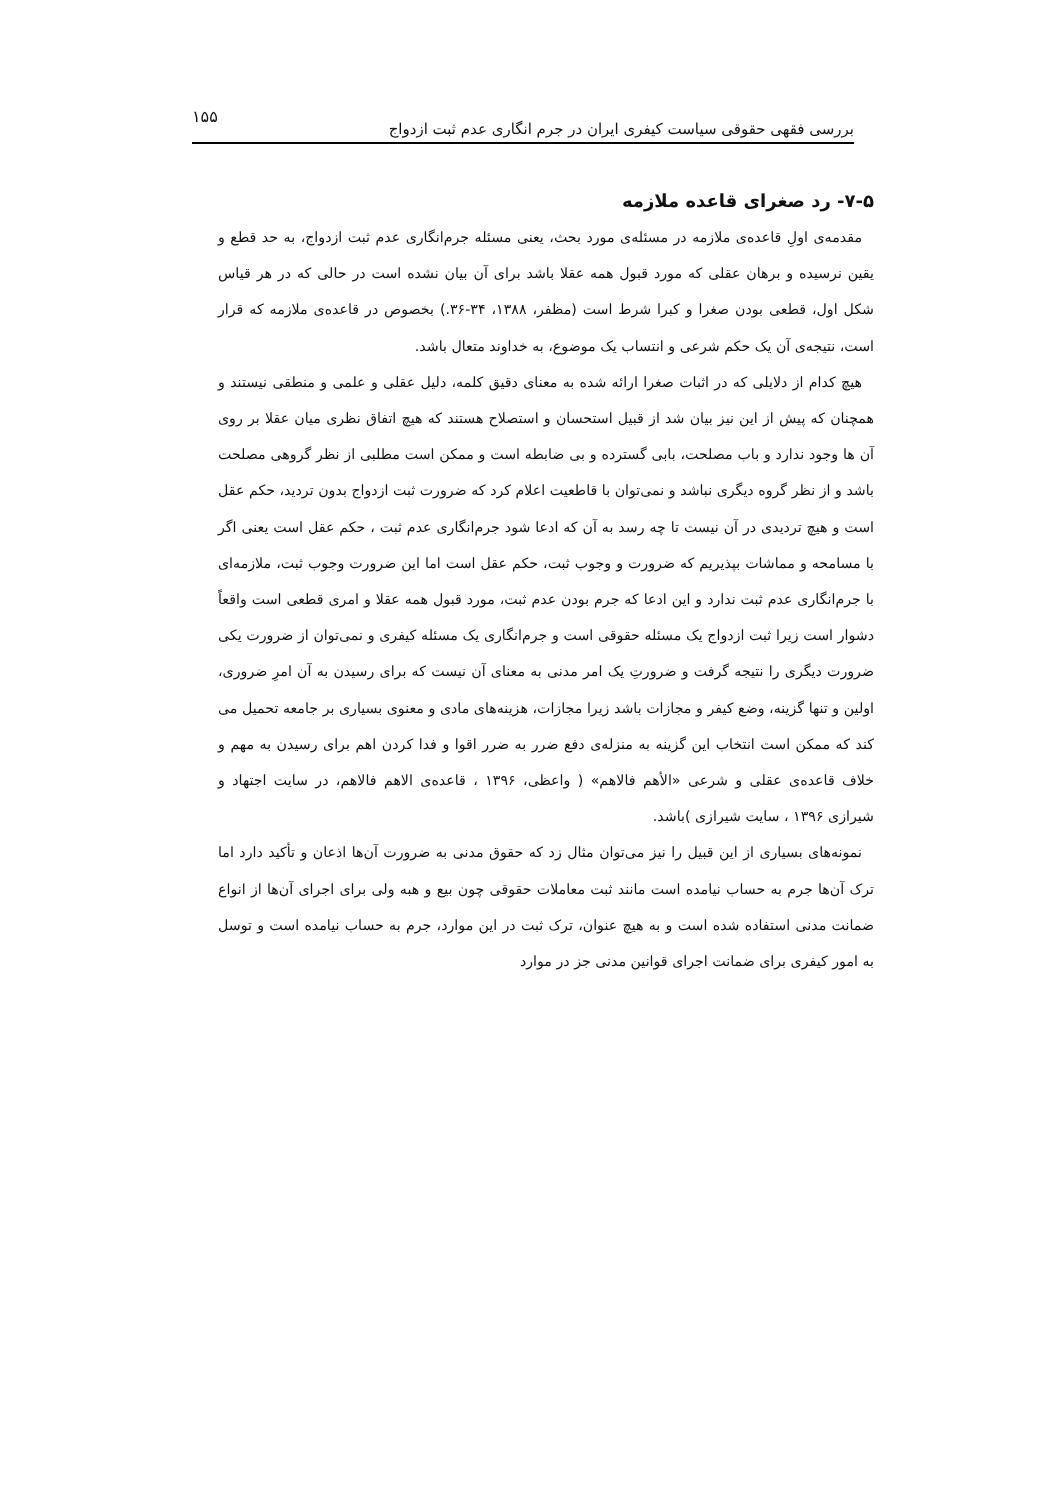بررسی فقهی حقوقی سیاست کیفری ایران در جرم انگاری عدم ثبت ازدواج ۱۵۵
۷-۵- رد صغرای قاعده ملازمه
مقدمه‌ی اولِ قاعده‌ی ملازمه در مسئله‌ی مورد بحث، یعنی مسئله جرم‌انگاری عدم ثبت ازدواج، به حد قطع و یقین نرسیده و برهان عقلی که مورد قبول همه عقلا باشد برای آن بیان نشده است در حالی که در هر قیاس شکل اول، قطعی بودن صغرا و کبرا شرط است (مظفر، ۱۳۸۸، ۳۴-۳۶.) بخصوص در قاعده‌ی ملازمه که قرار است، نتیجه‌ی آن یک حکم شرعی و انتساب یک موضوع، به خداوند متعال باشد.
هیچ کدام از دلایلی که در اثبات صغرا ارائه شده به معنای دقیق کلمه، دلیل عقلی و علمی و منطقی نیستند و همچنان که پیش از این نیز بیان شد از قبیل استحسان و استصلاح هستند که هیچ اتفاق نظری میان عقلا بر روی آن ها وجود ندارد و باب مصلحت، بابی گسترده و بی ضابطه است و ممکن است مطلبی از نظر گروهی مصلحت باشد و از نظر گروه دیگری نباشد و نمی‌توان با قاطعیت اعلام کرد که ضرورت ثبت ازدواج بدون تردید، حکم عقل است و هیچ تردیدی در آن نیست تا چه رسد به آن که ادعا شود جرم‌انگاری عدم ثبت ، حکم عقل است یعنی اگر با مسامحه و مماشات بپذیریم که ضرورت و وجوب ثبت، حکم عقل است اما این ضرورت وجوب ثبت، ملازمه‌ای با جرم‌انگاری عدم ثبت ندارد و این ادعا که جرم بودن عدم ثبت، مورد قبول همه عقلا و امری قطعی است واقعاً دشوار است زیرا ثبت ازدواج یک مسئله حقوقی است و جرم‌انگاری یک مسئله کیفری و نمی‌توان از ضرورت یکی ضرورت دیگری را نتیجه گرفت و ضرورتِ یک امر مدنی به معنای آن نیست که برای رسیدن به آن امرِ ضروری، اولین و تنها گزینه، وضع کیفر و مجازات باشد زیرا مجازات، هزینه‌های مادی و معنوی بسیاری بر جامعه تحمیل می کند که ممکن است انتخاب این گزینه به منزله‌ی دفع ضرر به ضرر اقوا و فدا کردن اهم برای رسیدن به مهم و خلاف قاعده‌ی عقلی و شرعی «الأهم فالاهم» ( واعظی، ۱۳۹۶ ، قاعده‌ی الاهم فالاهم، در سایت اجتهاد و شیرازی ۱۳۹۶ ، سایت شیرازی )باشد.
نمونه‌های بسیاری از این قبیل را نیز می‌توان مثال زد که حقوق مدنی به ضرورت آن‌ها اذعان و تأکید دارد اما ترک آن‌ها جرم به حساب نیامده است مانند ثبت معاملات حقوقی چون بیع و هبه ولی برای اجرای آن‌ها از انواع ضمانت مدنی استفاده شده است و به هیچ عنوان، ترک ثبت در این موارد، جرم به حساب نیامده است و توسل به امور کیفری برای ضمانت اجرای قوانین مدنی جز در موارد